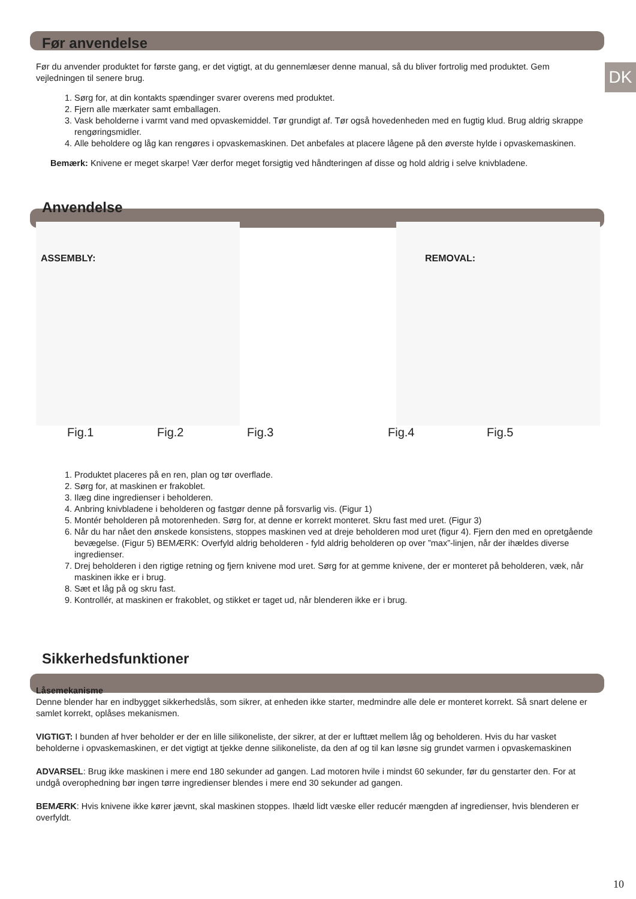DK
Før anvendelse
Før du anvender produktet for første gang, er det vigtigt, at du gennemlæser denne manual, så du bliver fortrolig med produktet. Gem vejledningen til senere brug.
1. Sørg for, at din kontakts spændinger svarer overens med produktet.
2. Fjern alle mærkater samt emballagen.
3. Vask beholderne i varmt vand med opvaskemiddel. Tør grundigt af. Tør også hovedenheden med en fugtig klud. Brug aldrig skrappe rengøringsmidler.
4. Alle beholdere og låg kan rengøres i opvaskemaskinen. Det anbefales at placere lågene på den øverste hylde i opvaskemaskinen.
Bemærk: Knivene er meget skarpe! Vær derfor meget forsigtig ved håndteringen af disse og hold aldrig i selve knivbladene.
Anvendelse
ASSEMBLY:
REMOVAL:
Fig.1 Fig.2 Fig.3 Fig.4 Fig.5
1. Produktet placeres på en ren, plan og tør overflade.
2. Sørg for, at maskinen er frakoblet.
3. Ilæg dine ingredienser i beholderen.
4. Anbring knivbladene i beholderen og fastgør denne på forsvarlig vis. (Figur 1)
5. Montér beholderen på motorenheden. Sørg for, at denne er korrekt monteret. Skru fast med uret. (Figur 3)
6. Når du har nået den ønskede konsistens, stoppes maskinen ved at dreje beholderen mod uret (figur 4). Fjern den med en opretgående bevægelse. (Figur 5) BEMÆRK: Overfyld aldrig beholderen - fyld aldrig beholderen op over ”max”-linjen, når der ihældes diverse ingredienser.
7. Drej beholderen i den rigtige retning og fjern knivene mod uret. Sørg for at gemme knivene, der er monteret på beholderen, væk, når maskinen ikke er i brug.
8. Sæt et låg på og skru fast.
9. Kontrollér, at maskinen er frakoblet, og stikket er taget ud, når blenderen ikke er i brug.
Sikkerhedsfunktioner
Låsemekanisme
Denne blender har en indbygget sikkerhedslås, som sikrer, at enheden ikke starter, medmindre alle dele er monteret korrekt. Så snart delene er samlet korrekt, oplåses mekanismen.
VIGTIGT: I bunden af hver beholder er der en lille silikoneliste, der sikrer, at der er lufttæt mellem låg og beholderen. Hvis du har vasket beholderne i opvaskemaskinen, er det vigtigt at tjekke denne silikoneliste, da den af og til kan løsne sig grundet varmen i opvaskemaskinen
ADVARSEL: Brug ikke maskinen i mere end 180 sekunder ad gangen. Lad motoren hvile i mindst 60 sekunder, før du genstarter den. For at undgå overophedning bør ingen tørre ingredienser blendes i mere end 30 sekunder ad gangen.
BEMÆRK: Hvis knivene ikke kører jævnt, skal maskinen stoppes. Ihæld lidt væske eller reducér mængden af ingredienser, hvis blenderen er overfyldt.
10